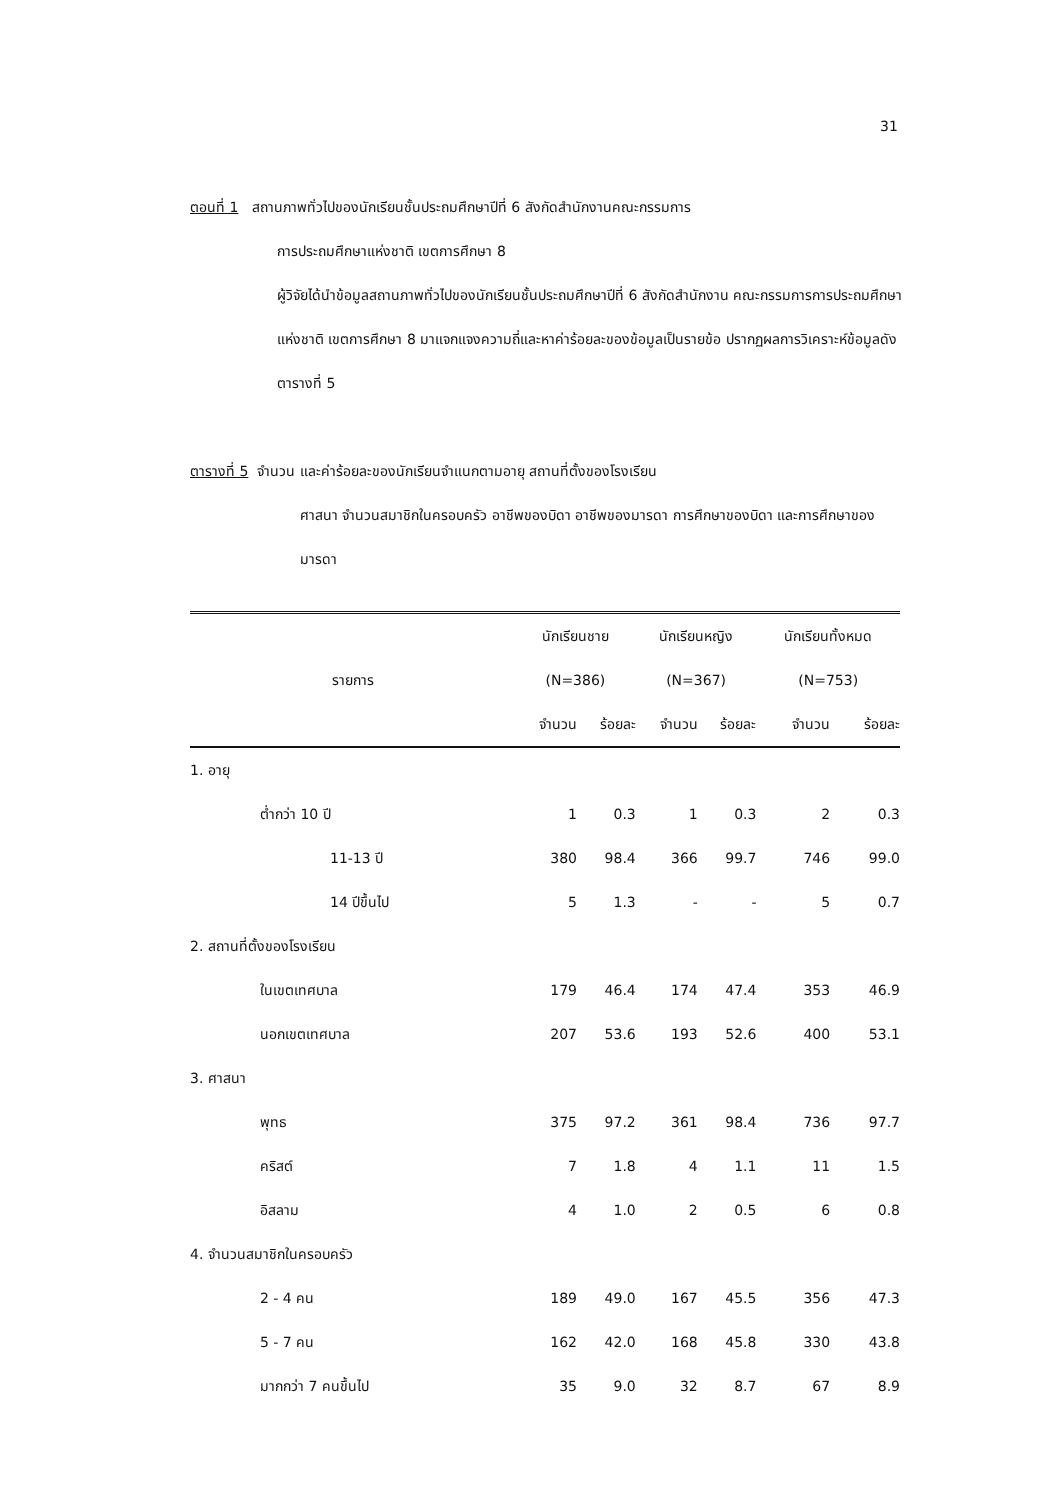31
ตอนที่ 1 สถานภาพทั่วไปของนักเรียนชั้นประถมศึกษาปีที่ 6 สังกัดสำนักงานคณะกรรมการ
การประถมศึกษาแห่งชาติ เขตการศึกษา 8
ผู้วิจัยได้นำข้อมูลสถานภาพทั่วไปของนักเรียนชั้นประถมศึกษาปีที่ 6 สังกัดสำนักงาน คณะกรรมการการประถมศึกษาแห่งชาติ เขตการศึกษา 8 มาแจกแจงความถี่และหาค่าร้อยละของข้อมูลเป็นรายข้อ ปรากฏผลการวิเคราะห์ข้อมูลดังตารางที่ 5
ตารางที่ 5 จำนวน และค่าร้อยละของนักเรียนจำแนกตามอายุ สถานที่ตั้งของโรงเรียน
ศาสนา จำนวนสมาชิกในครอบครัว อาชีพของบิดา อาชีพของมารดา การศึกษาของบิดา และการศึกษาของมารดา
| รายการ | นักเรียนชาย | | นักเรียนหญิง | | นักเรียนทั้งหมด | |
| --- | --- | --- | --- | --- | --- | --- |
| | (N=386) | | (N=367) | | (N=753) | |
| | จำนวน | ร้อยละ | จำนวน | ร้อยละ | จำนวน | ร้อยละ |
| 1. อายุ | | | | | | |
| ต่ำกว่า 10 ปี | 1 | 0.3 | 1 | 0.3 | 2 | 0.3 |
| 11-13 ปี | 380 | 98.4 | 366 | 99.7 | 746 | 99.0 |
| 14 ปีขึ้นไป | 5 | 1.3 | - | - | 5 | 0.7 |
| 2. สถานที่ตั้งของโรงเรียน | | | | | | |
| ในเขตเทศบาล | 179 | 46.4 | 174 | 47.4 | 353 | 46.9 |
| นอกเขตเทศบาล | 207 | 53.6 | 193 | 52.6 | 400 | 53.1 |
| 3. ศาสนา | | | | | | |
| พุทธ | 375 | 97.2 | 361 | 98.4 | 736 | 97.7 |
| คริสต์ | 7 | 1.8 | 4 | 1.1 | 11 | 1.5 |
| อิสลาม | 4 | 1.0 | 2 | 0.5 | 6 | 0.8 |
| 4. จำนวนสมาชิกในครอบครัว | | | | | | |
| 2 - 4 คน | 189 | 49.0 | 167 | 45.5 | 356 | 47.3 |
| 5 - 7 คน | 162 | 42.0 | 168 | 45.8 | 330 | 43.8 |
| มากกว่า 7 คนขึ้นไป | 35 | 9.0 | 32 | 8.7 | 67 | 8.9 |